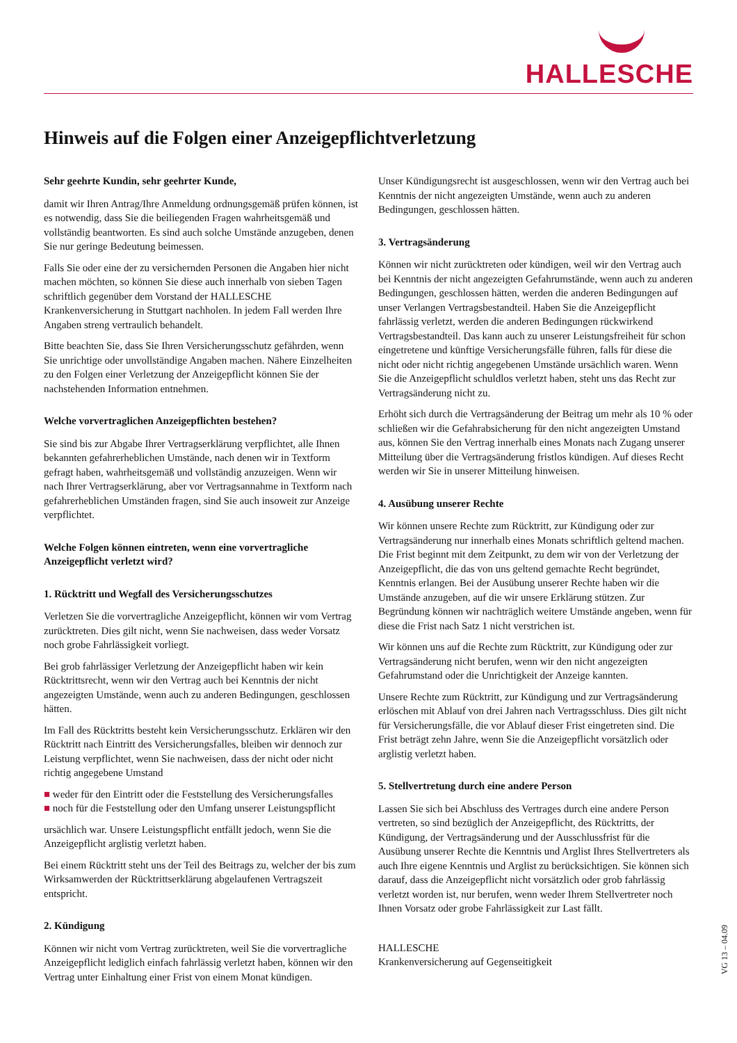HALLESCHE
Hinweis auf die Folgen einer Anzeigepflichtverletzung
Sehr geehrte Kundin, sehr geehrter Kunde,
damit wir Ihren Antrag/Ihre Anmeldung ordnungsgemäß prüfen können, ist es notwendig, dass Sie die beiliegenden Fragen wahrheitsgemäß und vollständig beantworten. Es sind auch solche Umstände anzugeben, denen Sie nur geringe Bedeutung beimessen.
Falls Sie oder eine der zu versichernden Personen die Angaben hier nicht machen möchten, so können Sie diese auch innerhalb von sieben Tagen schriftlich gegenüber dem Vorstand der HALLESCHE Krankenversicherung in Stuttgart nachholen. In jedem Fall werden Ihre Angaben streng vertraulich behandelt.
Bitte beachten Sie, dass Sie Ihren Versicherungsschutz gefährden, wenn Sie unrichtige oder unvollständige Angaben machen. Nähere Einzelheiten zu den Folgen einer Verletzung der Anzeigepflicht können Sie der nachstehenden Information entnehmen.
Welche vorvertraglichen Anzeigepflichten bestehen?
Sie sind bis zur Abgabe Ihrer Vertragserklärung verpflichtet, alle Ihnen bekannten gefahrerheblichen Umstände, nach denen wir in Textform gefragt haben, wahrheitsgemäß und vollständig anzuzeigen. Wenn wir nach Ihrer Vertragserklärung, aber vor Vertragsannahme in Textform nach gefahrerheblichen Umständen fragen, sind Sie auch insoweit zur Anzeige verpflichtet.
Welche Folgen können eintreten, wenn eine vorvertragliche Anzeigepflicht verletzt wird?
1. Rücktritt und Wegfall des Versicherungsschutzes
Verletzen Sie die vorvertragliche Anzeigepflicht, können wir vom Vertrag zurücktreten. Dies gilt nicht, wenn Sie nachweisen, dass weder Vorsatz noch grobe Fahrlässigkeit vorliegt.
Bei grob fahrlässiger Verletzung der Anzeigepflicht haben wir kein Rücktrittsrecht, wenn wir den Vertrag auch bei Kenntnis der nicht angezeigten Umstände, wenn auch zu anderen Bedingungen, geschlossen hätten.
Im Fall des Rücktritts besteht kein Versicherungsschutz. Erklären wir den Rücktritt nach Eintritt des Versicherungsfalles, bleiben wir dennoch zur Leistung verpflichtet, wenn Sie nachweisen, dass der nicht oder nicht richtig angegebene Umstand
■ weder für den Eintritt oder die Feststellung des Versicherungsfalles
■ noch für die Feststellung oder den Umfang unserer Leistungspflicht
ursächlich war. Unsere Leistungspflicht entfällt jedoch, wenn Sie die Anzeigepflicht arglistig verletzt haben.
Bei einem Rücktritt steht uns der Teil des Beitrags zu, welcher der bis zum Wirksamwerden der Rücktrittserklärung abgelaufenen Vertragszeit entspricht.
2. Kündigung
Können wir nicht vom Vertrag zurücktreten, weil Sie die vorvertragliche Anzeigepflicht lediglich einfach fahrlässig verletzt haben, können wir den Vertrag unter Einhaltung einer Frist von einem Monat kündigen.
Unser Kündigungsrecht ist ausgeschlossen, wenn wir den Vertrag auch bei Kenntnis der nicht angezeigten Umstände, wenn auch zu anderen Bedingungen, geschlossen hätten.
3. Vertragsänderung
Können wir nicht zurücktreten oder kündigen, weil wir den Vertrag auch bei Kenntnis der nicht angezeigten Gefahrumstände, wenn auch zu anderen Bedingungen, geschlossen hätten, werden die anderen Bedingungen auf unser Verlangen Vertragsbestandteil. Haben Sie die Anzeigepflicht fahrlässig verletzt, werden die anderen Bedingungen rückwirkend Vertragsbestandteil. Das kann auch zu unserer Leistungsfreiheit für schon eingetretene und künftige Versicherungsfälle führen, falls für diese die nicht oder nicht richtig angegebenen Umstände ursächlich waren. Wenn Sie die Anzeigepflicht schuldlos verletzt haben, steht uns das Recht zur Vertragsänderung nicht zu.
Erhöht sich durch die Vertragsänderung der Beitrag um mehr als 10 % oder schließen wir die Gefahrabsicherung für den nicht angezeigten Umstand aus, können Sie den Vertrag innerhalb eines Monats nach Zugang unserer Mitteilung über die Vertragsänderung fristlos kündigen. Auf dieses Recht werden wir Sie in unserer Mitteilung hinweisen.
4. Ausübung unserer Rechte
Wir können unsere Rechte zum Rücktritt, zur Kündigung oder zur Vertragsänderung nur innerhalb eines Monats schriftlich geltend machen. Die Frist beginnt mit dem Zeitpunkt, zu dem wir von der Verletzung der Anzeigepflicht, die das von uns geltend gemachte Recht begründet, Kenntnis erlangen. Bei der Ausübung unserer Rechte haben wir die Umstände anzugeben, auf die wir unsere Erklärung stützen. Zur Begründung können wir nachträglich weitere Umstände angeben, wenn für diese die Frist nach Satz 1 nicht verstrichen ist.
Wir können uns auf die Rechte zum Rücktritt, zur Kündigung oder zur Vertragsänderung nicht berufen, wenn wir den nicht angezeigten Gefahrumstand oder die Unrichtigkeit der Anzeige kannten.
Unsere Rechte zum Rücktritt, zur Kündigung und zur Vertragsänderung erlöschen mit Ablauf von drei Jahren nach Vertragsschluss. Dies gilt nicht für Versicherungsfälle, die vor Ablauf dieser Frist eingetreten sind. Die Frist beträgt zehn Jahre, wenn Sie die Anzeigepflicht vorsätzlich oder arglistig verletzt haben.
5. Stellvertretung durch eine andere Person
Lassen Sie sich bei Abschluss des Vertrages durch eine andere Person vertreten, so sind bezüglich der Anzeigepflicht, des Rücktritts, der Kündigung, der Vertragsänderung und der Ausschlussfrist für die Ausübung unserer Rechte die Kenntnis und Arglist Ihres Stellvertreters als auch Ihre eigene Kenntnis und Arglist zu berücksichtigen. Sie können sich darauf, dass die Anzeigepflicht nicht vorsätzlich oder grob fahrlässig verletzt worden ist, nur berufen, wenn weder Ihrem Stellvertreter noch Ihnen Vorsatz oder grobe Fahrlässigkeit zur Last fällt.
HALLESCHE
Krankenversicherung auf Gegenseitigkeit
VG 13 – 04.09